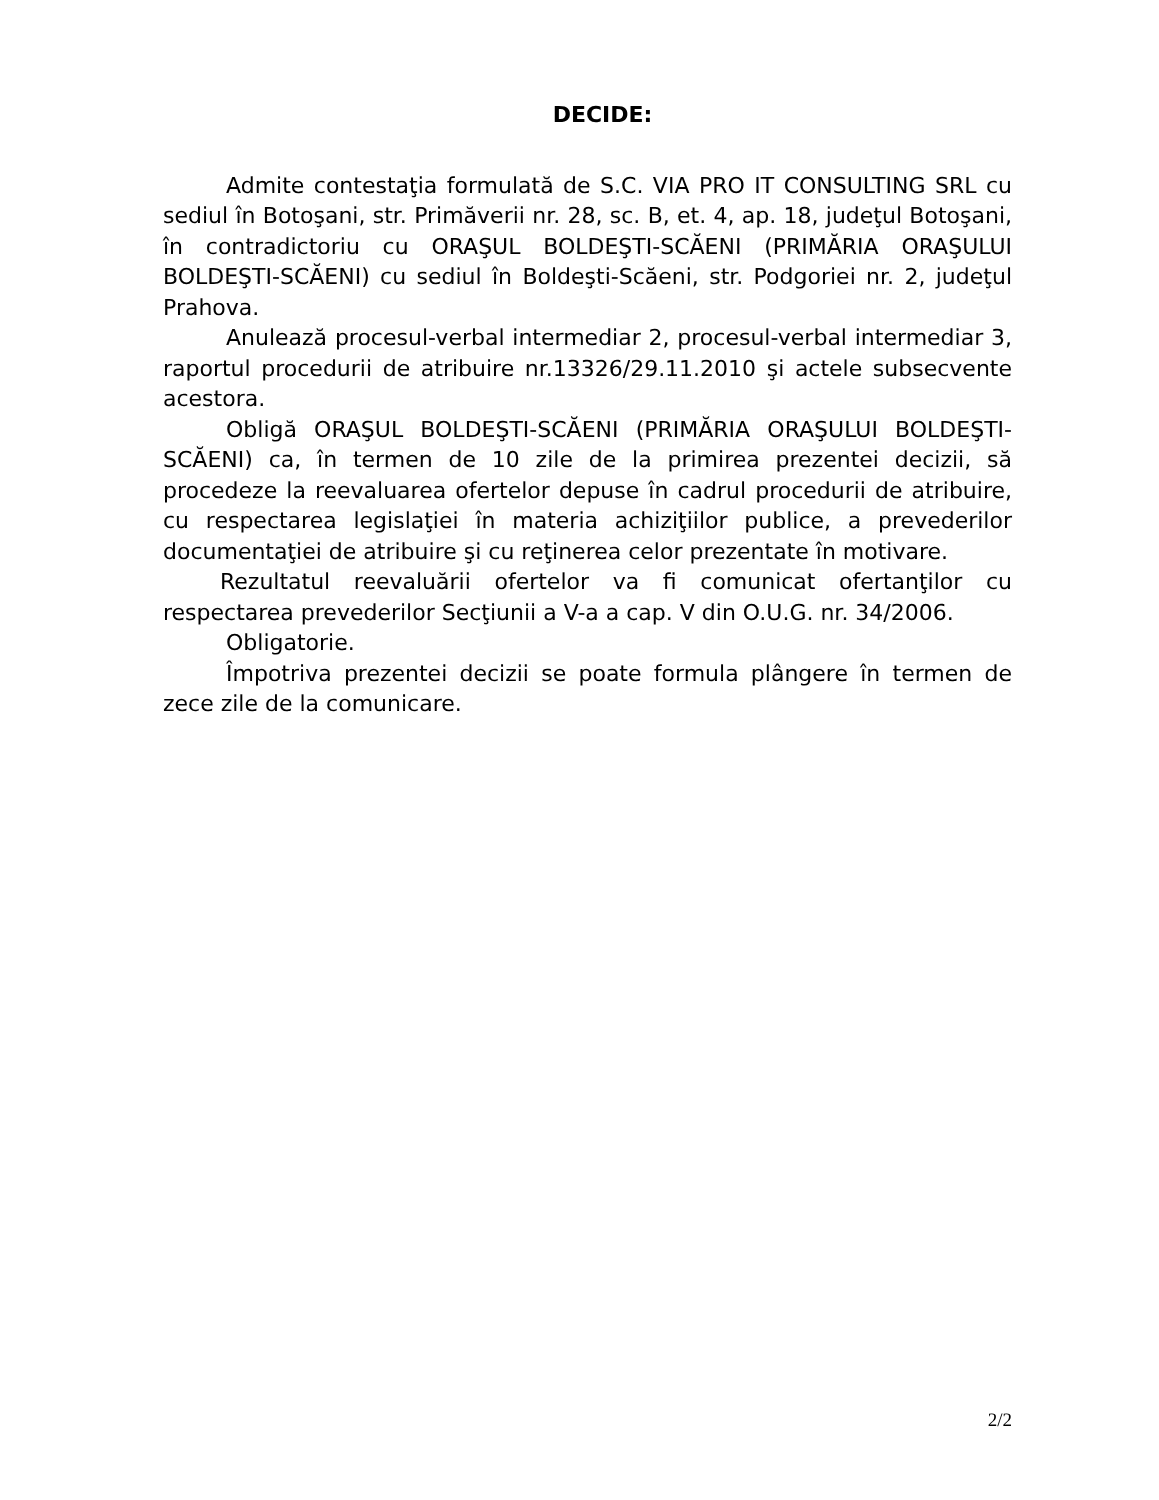DECIDE:
Admite contestaţia formulată de S.C. VIA PRO IT CONSULTING SRL cu sediul în Botoşani, str. Primăverii nr. 28, sc. B, et. 4, ap. 18, judeţul Botoşani, în contradictoriu cu ORAŞUL BOLDEŞTI-SCĂENI (PRIMĂRIA ORAŞULUI BOLDEŞTI-SCĂENI) cu sediul în Boldeşti-Scăeni, str. Podgoriei nr. 2, judeţul Prahova.
Anulează procesul-verbal intermediar 2, procesul-verbal intermediar 3, raportul procedurii de atribuire nr.13326/29.11.2010 şi actele subsecvente acestora.
Obligă ORAŞUL BOLDEŞTI-SCĂENI (PRIMĂRIA ORAŞULUI BOLDEŞTI-SCĂENI) ca, în termen de 10 zile de la primirea prezentei decizii, să procedeze la reevaluarea ofertelor depuse în cadrul procedurii de atribuire, cu respectarea legislaţiei în materia achiziţiilor publice, a prevederilor documentaţiei de atribuire şi cu reţinerea celor prezentate în motivare.
Rezultatul reevaluării ofertelor va fi comunicat ofertanţilor cu respectarea prevederilor Secţiunii a V-a a cap. V din O.U.G. nr. 34/2006.
Obligatorie.
Împotriva prezentei decizii se poate formula plângere în termen de zece zile de la comunicare.
2/2